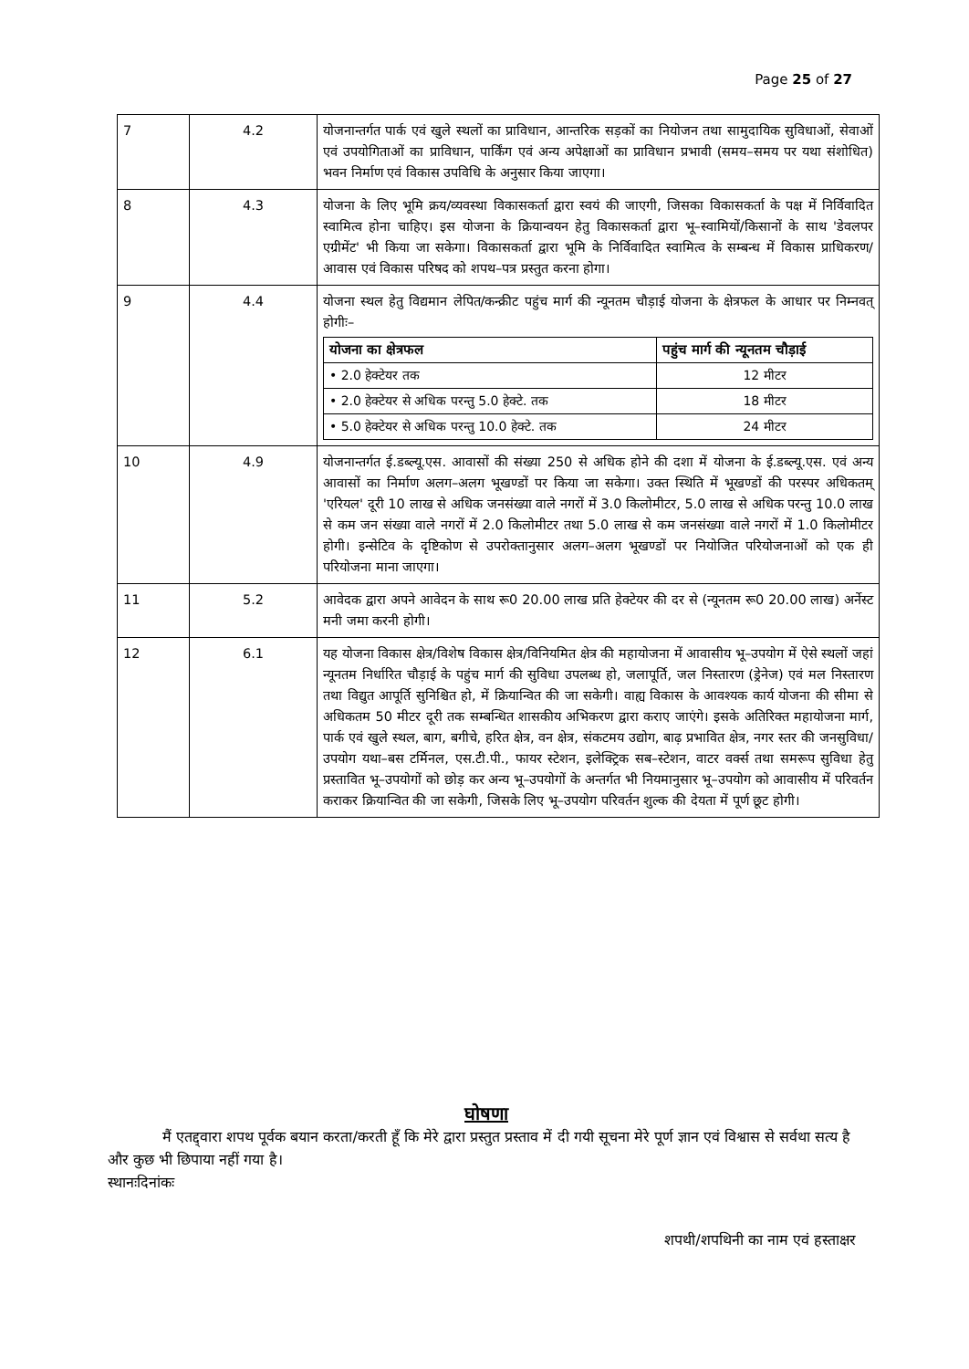Page 25 of 27
| 7 | 4.2 | योजनान्तर्गत पार्क एवं खुले स्थलों का प्राविधान, आन्तरिक सड़कों का नियोजन तथा सामुदायिक सुविधाओं, सेवाओं एवं उपयोगिताओं का प्राविधान, पार्किंग एवं अन्य अपेक्षाओं का प्राविधान प्रभावी (समय–समय पर यथा संशोधित) भवन निर्माण एवं विकास उपविधि के अनुसार किया जाएगा। |
| 8 | 4.3 | योजना के लिए भूमि क्रय/व्यवस्था विकासकर्ता द्वारा स्वयं की जाएगी, जिसका विकासकर्ता के पक्ष में निर्विवादित स्वामित्व होना चाहिए। इस योजना के क्रियान्वयन हेतु विकासकर्ता द्वारा भू–स्वामियों/किसानों के साथ 'डेवलपर एग्रीमेंट' भी किया जा सकेगा। विकासकर्ता द्वारा भूमि के निर्विवादित स्वामित्व के सम्बन्ध में विकास प्राधिकरण/आवास एवं विकास परिषद को शपथ–पत्र प्रस्तुत करना होगा। |
| 9 | 4.4 | योजना स्थल हेतु विद्यमान लेपित/कन्क्रीट पहुंच मार्ग की न्यूनतम चौड़ाई योजना के क्षेत्रफल के आधार पर निम्नवत् होगीः– / योजना का क्षेत्रफल / पहुंच मार्ग की न्यूनतम चौड़ाई / / --- / --- / / • 2.0 हेक्टेयर तक / 12 मीटर / / • 2.0 हेक्टेयर से अधिक परन्तु 5.0 हेक्टे. तक / 18 मीटर / / • 5.0 हेक्टेयर से अधिक परन्तु 10.0 हेक्टे. तक / 24 मीटर / |
| 10 | 4.9 | योजनान्तर्गत ई.डब्ल्यू.एस. आवासों की संख्या 250 से अधिक होने की दशा में योजना के ई.डब्ल्यू.एस. एवं अन्य आवासों का निर्माण अलग–अलग भूखण्डों पर किया जा सकेगा। उक्त स्थिति में भूखण्डों की परस्पर अधिकतम् 'एरियल' दूरी 10 लाख से अधिक जनसंख्या वाले नगरों में 3.0 किलोमीटर, 5.0 लाख से अधिक परन्तु 10.0 लाख से कम जन संख्या वाले नगरों में 2.0 किलोमीटर तथा 5.0 लाख से कम जनसंख्या वाले नगरों में 1.0 किलोमीटर होगी। इन्सेटिव के दृष्टिकोण से उपरोक्तानुसार अलग–अलग भूखण्डों पर नियोजित परियोजनाओं को एक ही परियोजना माना जाएगा। |
| 11 | 5.2 | आवेदक द्वारा अपने आवेदन के साथ रू0 20.00 लाख प्रति हेक्टेयर की दर से (न्यूनतम रू0 20.00 लाख) अर्नेस्ट मनी जमा करनी होगी। |
| 12 | 6.1 | यह योजना विकास क्षेत्र/विशेष विकास क्षेत्र/विनियमित क्षेत्र की महायोजना में आवासीय भू–उपयोग में ऐसे स्थलों जहां न्यूनतम निर्धारित चौड़ाई के पहुंच मार्ग की सुविधा उपलब्ध हो, जलापूर्ति, जल निस्तारण (ड्रेनेज) एवं मल निस्तारण तथा विद्युत आपूर्ति सुनिश्चित हो, में क्रियान्वित की जा सकेगी। वाह्य विकास के आवश्यक कार्य योजना की सीमा से अधिकतम 50 मीटर दूरी तक सम्बन्धित शासकीय अभिकरण द्वारा कराए जाएंगे। इसके अतिरिक्त महायोजना मार्ग, पार्क एवं खुले स्थल, बाग, बगीचे, हरित क्षेत्र, वन क्षेत्र, संकटमय उद्योग, बाढ़ प्रभावित क्षेत्र, नगर स्तर की जनसुविधा/उपयोग यथा–बस टर्मिनल, एस.टी.पी., फायर स्टेशन, इलेक्ट्रिक सब–स्टेशन, वाटर वर्क्स तथा समरूप सुविधा हेतु प्रस्तावित भू–उपयोगों को छोड़ कर अन्य भू–उपयोगों के अन्तर्गत भी नियमानुसार भू–उपयोग को आवासीय में परिवर्तन कराकर क्रियान्वित की जा सकेगी, जिसके लिए भू–उपयोग परिवर्तन शुल्क की देयता में पूर्ण छूट होगी। |
घोषणा
मैं एतद्द्वारा शपथ पूर्वक बयान करता/करती हूँ कि मेरे द्वारा प्रस्तुत प्रस्ताव में दी गयी सूचना मेरे पूर्ण ज्ञान एवं विश्वास से सर्वथा सत्य है और कुछ भी छिपाया नहीं गया है।
स्थानःदिनांकः
शपथी/शपथिनी का नाम एवं हस्ताक्षर